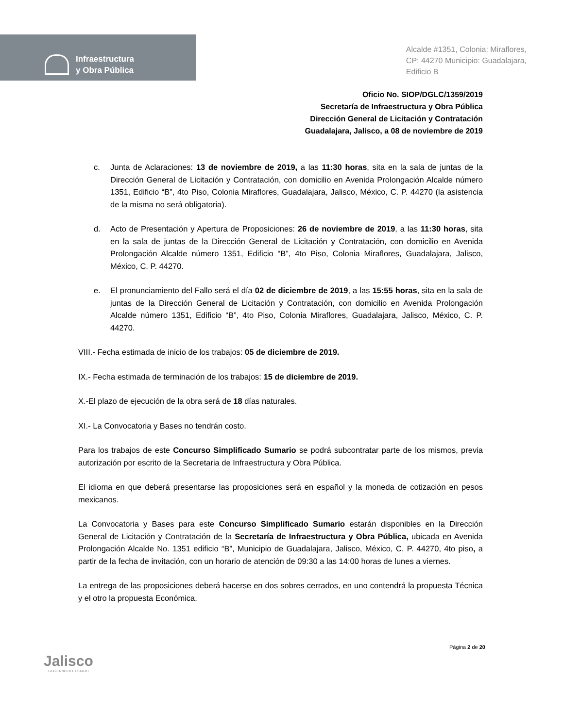Infraestructura
y Obra Pública
Alcalde #1351, Colonia: Miraflores,
CP: 44270 Municipio: Guadalajara,
Edificio B
Oficio No. SIOP/DGLC/1359/2019
Secretaría de Infraestructura y Obra Pública
Dirección General de Licitación y Contratación
Guadalajara, Jalisco, a 08 de noviembre de 2019
c. Junta de Aclaraciones: 13 de noviembre de 2019, a las 11:30 horas, sita en la sala de juntas de la Dirección General de Licitación y Contratación, con domicilio en Avenida Prolongación Alcalde número 1351, Edificio “B”, 4to Piso, Colonia Miraflores, Guadalajara, Jalisco, México, C. P. 44270 (la asistencia de la misma no será obligatoria).
d. Acto de Presentación y Apertura de Proposiciones: 26 de noviembre de 2019, a las 11:30 horas, sita en la sala de juntas de la Dirección General de Licitación y Contratación, con domicilio en Avenida Prolongación Alcalde número 1351, Edificio “B”, 4to Piso, Colonia Miraflores, Guadalajara, Jalisco, México, C. P. 44270.
e. El pronunciamiento del Fallo será el día 02 de diciembre de 2019, a las 15:55 horas, sita en la sala de juntas de la Dirección General de Licitación y Contratación, con domicilio en Avenida Prolongación Alcalde número 1351, Edificio “B”, 4to Piso, Colonia Miraflores, Guadalajara, Jalisco, México, C. P. 44270.
VIII.- Fecha estimada de inicio de los trabajos: 05 de diciembre de 2019.
IX.- Fecha estimada de terminación de los trabajos: 15 de diciembre de 2019.
X.-El plazo de ejecución de la obra será de 18 días naturales.
XI.- La Convocatoria y Bases no tendrán costo.
Para los trabajos de este Concurso Simplificado Sumario se podrá subcontratar parte de los mismos, previa autorización por escrito de la Secretaria de Infraestructura y Obra Pública.
El idioma en que deberá presentarse las proposiciones será en español y la moneda de cotización en pesos mexicanos.
La Convocatoria y Bases para este Concurso Simplificado Sumario estarán disponibles en la Dirección General de Licitación y Contratación de la Secretaría de Infraestructura y Obra Pública, ubicada en Avenida Prolongación Alcalde No. 1351 edificio “B”, Municipio de Guadalajara, Jalisco, México, C. P. 44270, 4to piso, a partir de la fecha de invitación, con un horario de atención de 09:30 a las 14:00 horas de lunes a viernes.
La entrega de las proposiciones deberá hacerse en dos sobres cerrados, en uno contendrá la propuesta Técnica y el otro la propuesta Económica.
Jalisco
GOBIERNO DEL ESTADO
Página 2 de 20